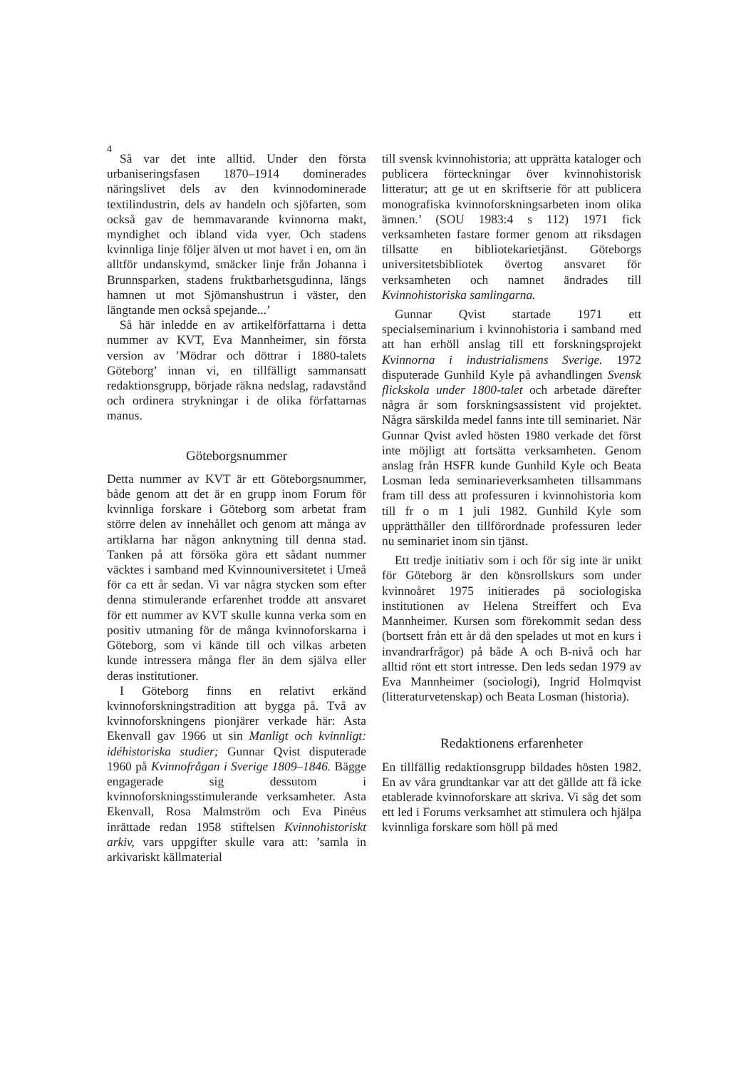4
Så var det inte alltid. Under den första urbaniseringsfasen 1870–1914 dominerades näringslivet dels av den kvinnodominerade textilindustrin, dels av handeln och sjöfarten, som också gav de hemmavarande kvinnorna makt, myndighet och ibland vida vyer. Och stadens kvinnliga linje följer älven ut mot havet i en, om än alltför undanskymd, smäcker linje från Johanna i Brunnsparken, stadens fruktbarhetsgudinna, längs hamnen ut mot Sjömanshustrun i väster, den längtande men också spejande...’
Så här inledde en av artikelförfattarna i detta nummer av KVT, Eva Mannheimer, sin första version av ’Mödrar och döttrar i 1880-talets Göteborg’ innan vi, en tillfälligt sammansatt redaktionsgrupp, började räkna nedslag, radavstånd och ordinera strykningar i de olika författarnas manus.
Göteborgsnummer
Detta nummer av KVT är ett Göteborgsnummer, både genom att det är en grupp inom Forum för kvinnliga forskare i Göteborg som arbetat fram större delen av innehållet och genom att många av artiklarna har någon anknytning till denna stad. Tanken på att försöka göra ett sådant nummer väcktes i samband med Kvinnouniversitetet i Umeå för ca ett år sedan. Vi var några stycken som efter denna stimulerande erfarenhet trodde att ansvaret för ett nummer av KVT skulle kunna verka som en positiv utmaning för de många kvinnoforskarna i Göteborg, som vi kände till och vilkas arbeten kunde intressera många fler än dem själva eller deras institutioner.
I Göteborg finns en relativt erkänd kvinnoforskningstradition att bygga på. Två av kvinnoforskningens pionjärer verkade här: Asta Ekenvall gav 1966 ut sin Manligt och kvinnligt: idéhistoriska studier; Gunnar Qvist disputerade 1960 på Kvinnofrågan i Sverige 1809–1846. Bägge engagerade sig dessutom i kvinnoforskningsstimulerande verksamheter. Asta Ekenvall, Rosa Malmström och Eva Pinéus inrättade redan 1958 stiftelsen Kvinnohistoriskt arkiv, vars uppgifter skulle vara att: ’samla in arkivariskt källmaterial
till svensk kvinnohistoria; att upprätta kataloger och publicera förteckningar över kvinnohistorisk litteratur; att ge ut en skriftserie för att publicera monografiska kvinnoforskningsarbeten inom olika ämnen.’ (SOU 1983:4 s 112) 1971 fick verksamheten fastare former genom att riksdagen tillsatte en bibliotekarietjänst. Göteborgs universitetsbibliotek övertog ansvaret för verksamheten och namnet ändrades till Kvinnohistoriska samlingarna.
Gunnar Qvist startade 1971 ett specialseminarium i kvinnohistoria i samband med att han erhöll anslag till ett forskningsprojekt Kvinnorna i industrialismens Sverige. 1972 disputerade Gunhild Kyle på avhandlingen Svensk flickskola under 1800-talet och arbetade därefter några år som forskningsassistent vid projektet. Några särskilda medel fanns inte till seminariet. När Gunnar Qvist avled hösten 1980 verkade det först inte möjligt att fortsätta verksamheten. Genom anslag från HSFR kunde Gunhild Kyle och Beata Losman leda seminarieverksamheten tillsammans fram till dess att professuren i kvinnohistoria kom till fr o m 1 juli 1982. Gunhild Kyle som upprätthåller den tillförordnade professuren leder nu seminariet inom sin tjänst.
Ett tredje initiativ som i och för sig inte är unikt för Göteborg är den könsrollskurs som under kvinnoåret 1975 initierades på sociologiska institutionen av Helena Streiffert och Eva Mannheimer. Kursen som förekommit sedan dess (bortsett från ett år då den spelades ut mot en kurs i invandrarfrågor) på både A och B-nivå och har alltid rönt ett stort intresse. Den leds sedan 1979 av Eva Mannheimer (sociologi), Ingrid Holmqvist (litteraturvetenskap) och Beata Losman (historia).
Redaktionens erfarenheter
En tillfällig redaktionsgrupp bildades hösten 1982. En av våra grundtankar var att det gällde att få icke etablerade kvinnoforskare att skriva. Vi såg det som ett led i Forums verksamhet att stimulera och hjälpa kvinnliga forskare som höll på med